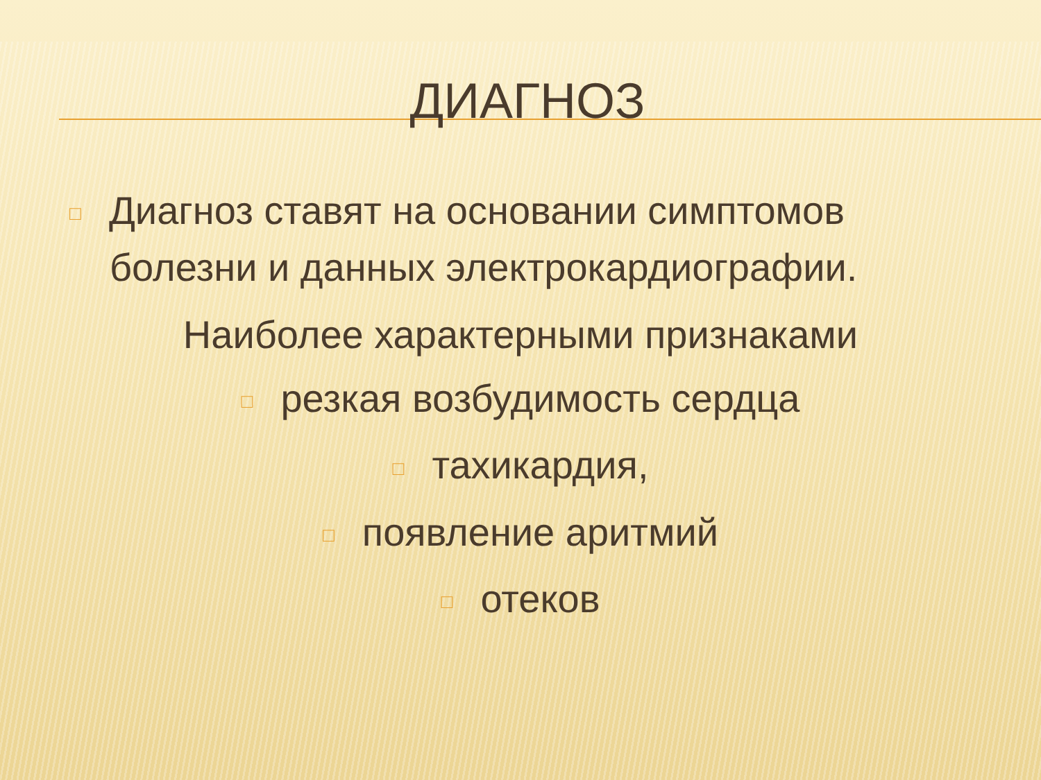ДИАГНОЗ
□ Диагноз ставят на основании симптомов
болезни и данных электрокардиографии.
Наиболее характерными признаками
□ резкая возбудимость сердца
□ тахикардия,
□ появление аритмий
□ отеков